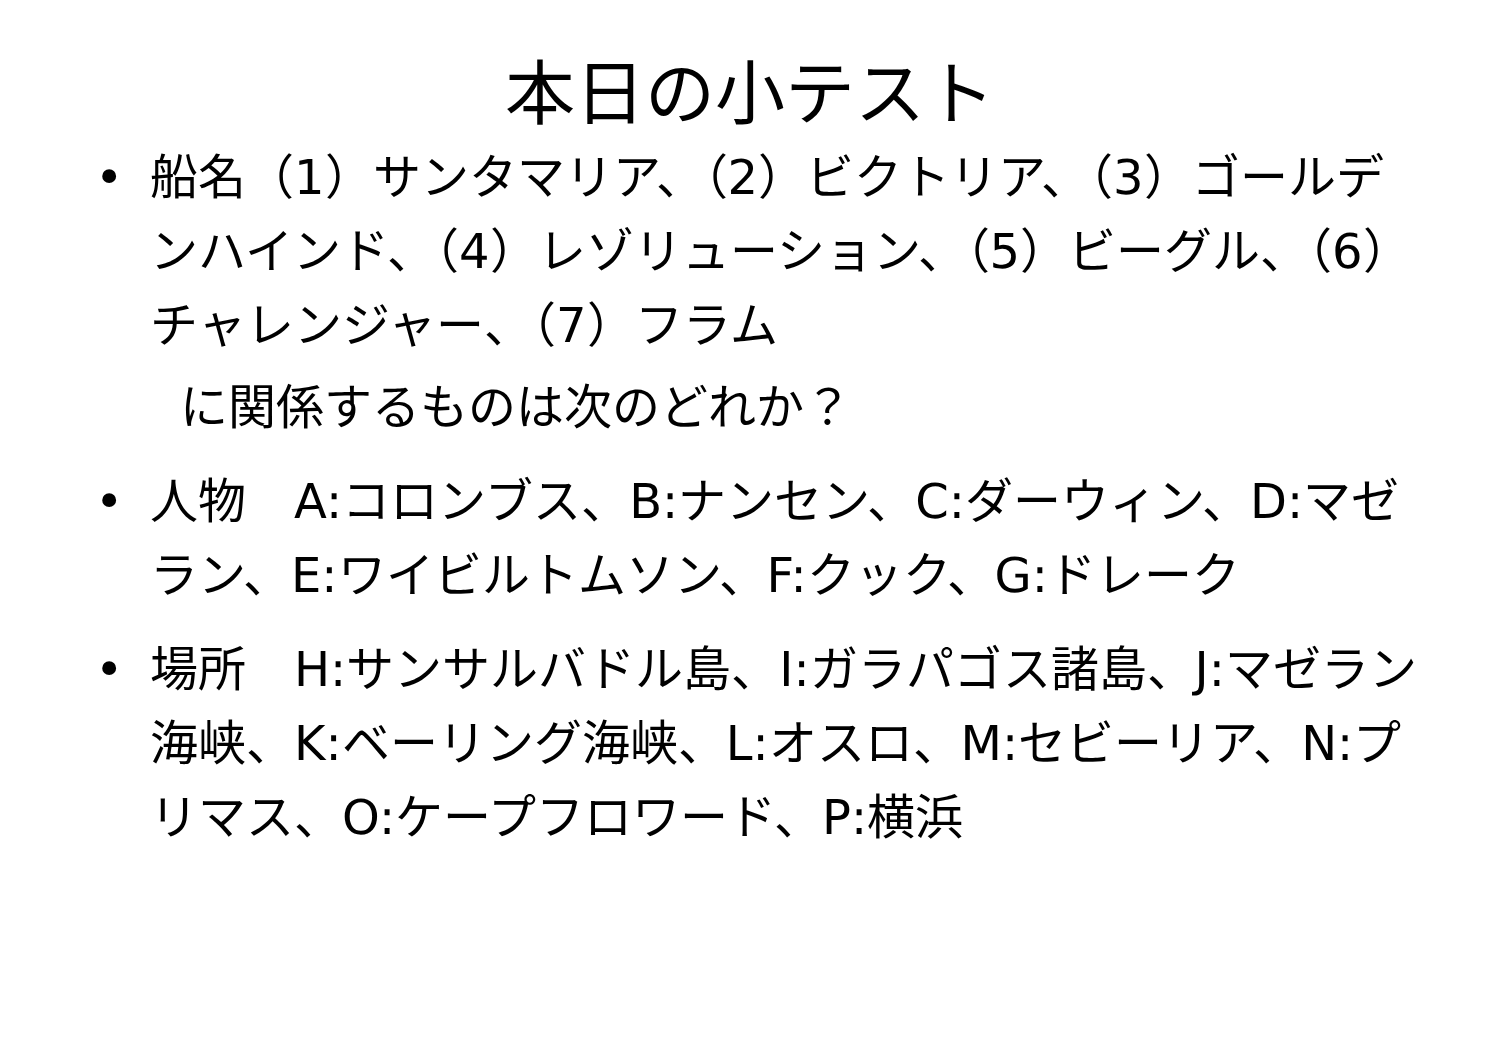本日の小テスト
• 船名（1）サンタマリア、（2）ビクトリア、（3）ゴールデンハインド、（4）レゾリューション、（5）ビーグル、（6）チャレンジャー、（7）フラム
に関係するものは次のどれか？
• 人物　A:コロンブス、B:ナンセン、C:ダーウィン、D:マゼラン、E:ワイビルトムソン、F:クック、G:ドレーク
• 場所　H:サンサルバドル島、I:ガラパゴス諸島、J:マゼラン海峡、K:ベーリング海峡、L:オスロ、M:セビーリア、N:プリマス、O:ケープフロワード、P:横浜